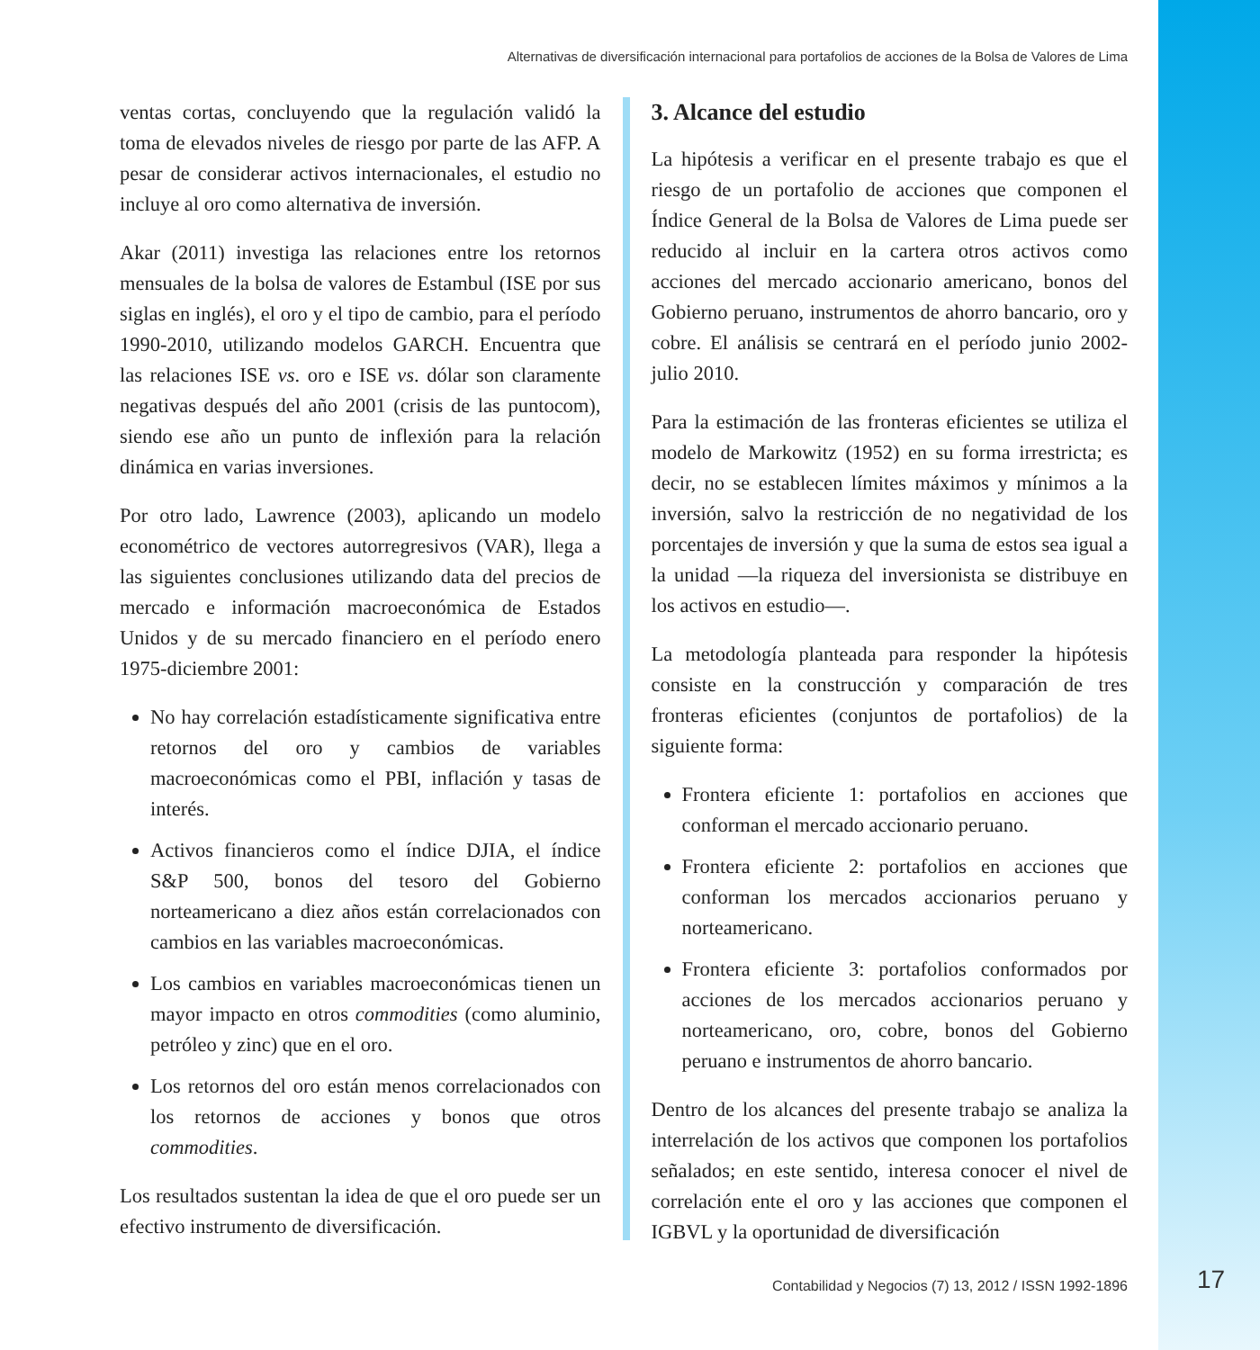Alternativas de diversificación internacional para portafolios de acciones de la Bolsa de Valores de Lima
ventas cortas, concluyendo que la regulación validó la toma de elevados niveles de riesgo por parte de las AFP. A pesar de considerar activos internacionales, el estudio no incluye al oro como alternativa de inversión.
Akar (2011) investiga las relaciones entre los retornos mensuales de la bolsa de valores de Estambul (ISE por sus siglas en inglés), el oro y el tipo de cambio, para el período 1990-2010, utilizando modelos GARCH. Encuentra que las relaciones ISE vs. oro e ISE vs. dólar son claramente negativas después del año 2001 (crisis de las puntocom), siendo ese año un punto de inflexión para la relación dinámica en varias inversiones.
Por otro lado, Lawrence (2003), aplicando un modelo econométrico de vectores autorregresivos (VAR), llega a las siguientes conclusiones utilizando data del precios de mercado e información macroeconómica de Estados Unidos y de su mercado financiero en el período enero 1975-diciembre 2001:
No hay correlación estadísticamente significativa entre retornos del oro y cambios de variables macroeconómicas como el PBI, inflación y tasas de interés.
Activos financieros como el índice DJIA, el índice S&P 500, bonos del tesoro del Gobierno norteamericano a diez años están correlacionados con cambios en las variables macroeconómicas.
Los cambios en variables macroeconómicas tienen un mayor impacto en otros commodities (como aluminio, petróleo y zinc) que en el oro.
Los retornos del oro están menos correlacionados con los retornos de acciones y bonos que otros commodities.
Los resultados sustentan la idea de que el oro puede ser un efectivo instrumento de diversificación.
3. Alcance del estudio
La hipótesis a verificar en el presente trabajo es que el riesgo de un portafolio de acciones que componen el Índice General de la Bolsa de Valores de Lima puede ser reducido al incluir en la cartera otros activos como acciones del mercado accionario americano, bonos del Gobierno peruano, instrumentos de ahorro bancario, oro y cobre. El análisis se centrará en el período junio 2002-julio 2010.
Para la estimación de las fronteras eficientes se utiliza el modelo de Markowitz (1952) en su forma irrestricta; es decir, no se establecen límites máximos y mínimos a la inversión, salvo la restricción de no negatividad de los porcentajes de inversión y que la suma de estos sea igual a la unidad —la riqueza del inversionista se distribuye en los activos en estudio—.
La metodología planteada para responder la hipótesis consiste en la construcción y comparación de tres fronteras eficientes (conjuntos de portafolios) de la siguiente forma:
Frontera eficiente 1: portafolios en acciones que conforman el mercado accionario peruano.
Frontera eficiente 2: portafolios en acciones que conforman los mercados accionarios peruano y norteamericano.
Frontera eficiente 3: portafolios conformados por acciones de los mercados accionarios peruano y norteamericano, oro, cobre, bonos del Gobierno peruano e instrumentos de ahorro bancario.
Dentro de los alcances del presente trabajo se analiza la interrelación de los activos que componen los portafolios señalados; en este sentido, interesa conocer el nivel de correlación ente el oro y las acciones que componen el IGBVL y la oportunidad de diversificación
Contabilidad y Negocios (7) 13, 2012 / ISSN 1992-1896
17